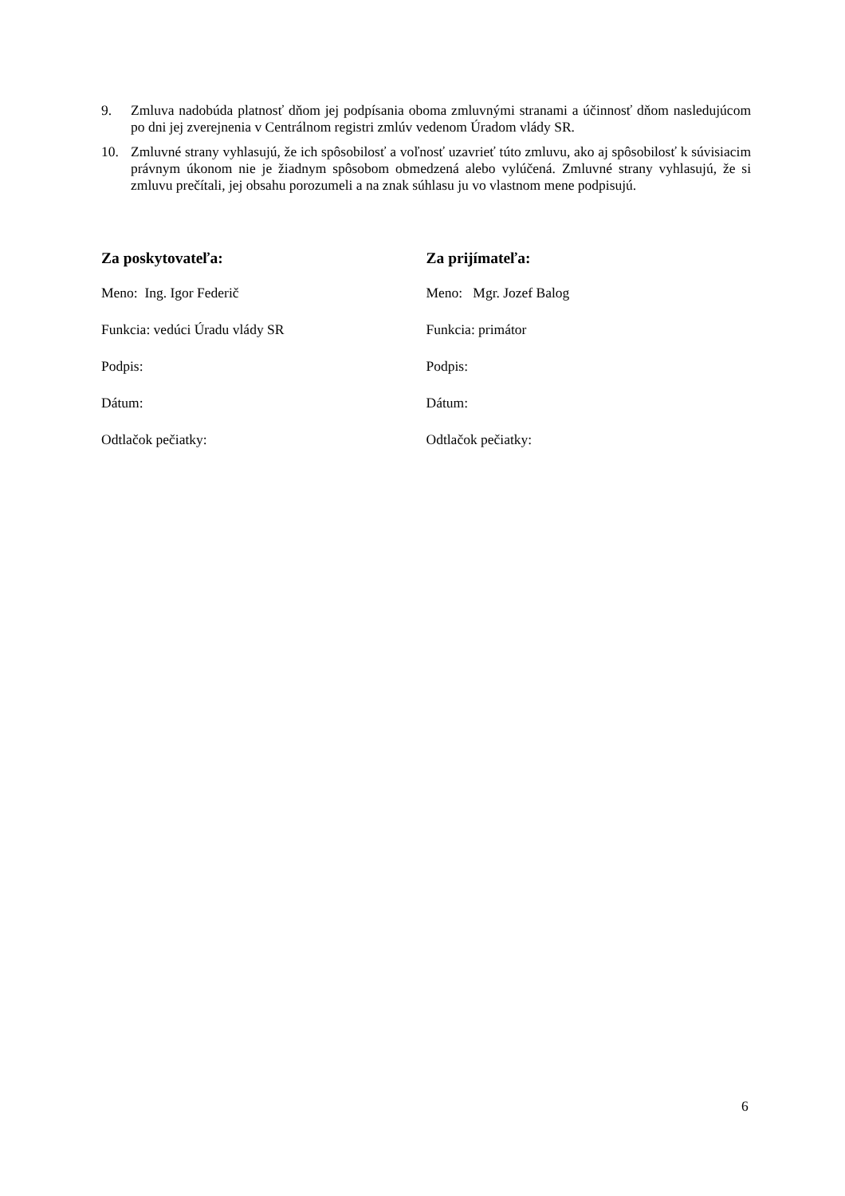9. Zmluva nadobúda platnosť dňom jej podpísania oboma zmluvnými stranami a účinnosť dňom nasledujúcom po dni jej zverejnenia v Centrálnom registri zmlúv vedenom Úradom vlády SR.
10. Zmluvné strany vyhlasujú, že ich spôsobilosť a voľnosť uzavrieť túto zmluvu, ako aj spôsobilosť k súvisiacim právnym úkonom nie je žiadnym spôsobom obmedzená alebo vylúčená. Zmluvné strany vyhlasujú, že si zmluvu prečítali, jej obsahu porozumeli a na znak súhlasu ju vo vlastnom mene podpisujú.
Za poskytovateľa:
Meno: Ing. Igor Federič
Funkcia: vedúci Úradu vlády SR
Podpis:
Dátum:
Odtlačok pečiatky:
Za prijímateľa:
Meno: Mgr. Jozef Balog
Funkcia: primátor
Podpis:
Dátum:
Odtlačok pečiatky:
6